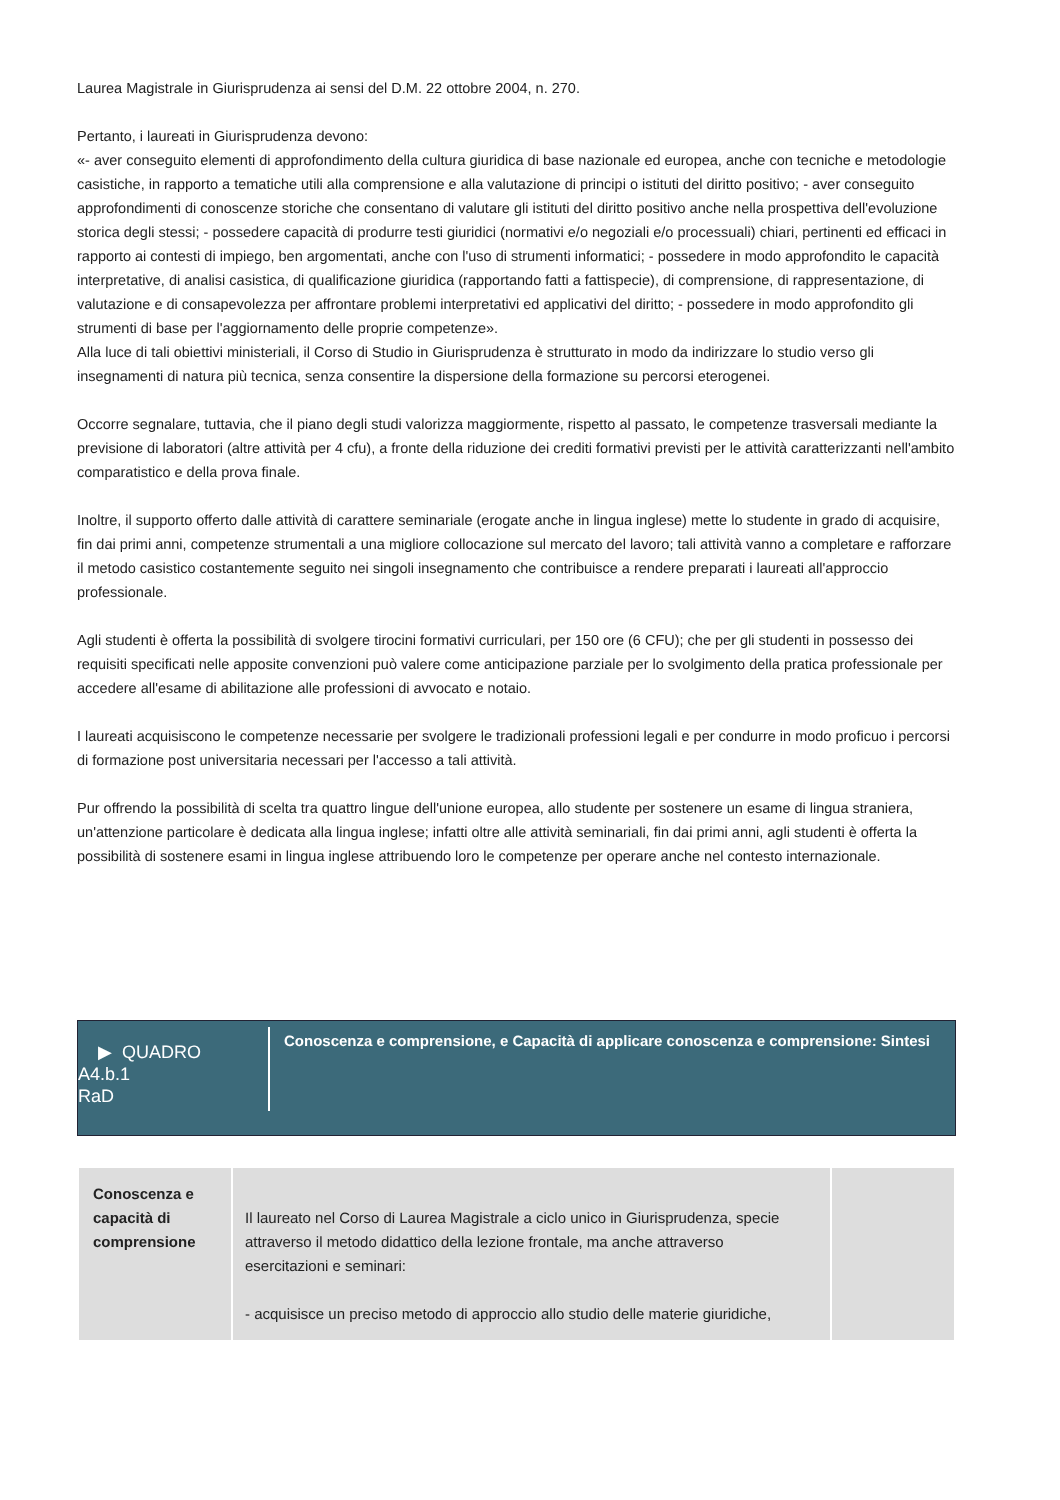Laurea Magistrale in Giurisprudenza ai sensi del D.M. 22 ottobre 2004, n. 270.
Pertanto, i laureati in Giurisprudenza devono:
«- aver conseguito elementi di approfondimento della cultura giuridica di base nazionale ed europea, anche con tecniche e metodologie casistiche, in rapporto a tematiche utili alla comprensione e alla valutazione di principi o istituti del diritto positivo; - aver conseguito approfondimenti di conoscenze storiche che consentano di valutare gli istituti del diritto positivo anche nella prospettiva dell'evoluzione storica degli stessi; - possedere capacità di produrre testi giuridici (normativi e/o negoziali e/o processuali) chiari, pertinenti ed efficaci in rapporto ai contesti di impiego, ben argomentati, anche con l'uso di strumenti informatici; - possedere in modo approfondito le capacità interpretative, di analisi casistica, di qualificazione giuridica (rapportando fatti a fattispecie), di comprensione, di rappresentazione, di valutazione e di consapevolezza per affrontare problemi interpretativi ed applicativi del diritto; - possedere in modo approfondito gli strumenti di base per l'aggiornamento delle proprie competenze».
Alla luce di tali obiettivi ministeriali, il Corso di Studio in Giurisprudenza è strutturato in modo da indirizzare lo studio verso gli insegnamenti di natura più tecnica, senza consentire la dispersione della formazione su percorsi eterogenei.
Occorre segnalare, tuttavia, che il piano degli studi valorizza maggiormente, rispetto al passato, le competenze trasversali mediante la previsione di laboratori (altre attività per 4 cfu), a fronte della riduzione dei crediti formativi previsti per le attività caratterizzanti nell'ambito comparatistico e della prova finale.
Inoltre, il supporto offerto dalle attività di carattere seminariale (erogate anche in lingua inglese) mette lo studente in grado di acquisire, fin dai primi anni, competenze strumentali a una migliore collocazione sul mercato del lavoro; tali attività vanno a completare e rafforzare il metodo casistico costantemente seguito nei singoli insegnamento che contribuisce a rendere preparati i laureati all'approccio professionale.
Agli studenti è offerta la possibilità di svolgere tirocini formativi curriculari, per 150 ore (6 CFU); che per gli studenti in possesso dei requisiti specificati nelle apposite convenzioni può valere come anticipazione parziale per lo svolgimento della pratica professionale per accedere all'esame di abilitazione alle professioni di avvocato e notaio.
I laureati acquisiscono le competenze necessarie per svolgere le tradizionali professioni legali e per condurre in modo proficuo i percorsi di formazione post universitaria necessari per l'accesso a tali attività.
Pur offrendo la possibilità di scelta tra quattro lingue dell'unione europea, allo studente per sostenere un esame di lingua straniera, un'attenzione particolare è dedicata alla lingua inglese; infatti oltre alle attività seminariali, fin dai primi anni, agli studenti è offerta la possibilità di sostenere esami in lingua inglese attribuendo loro le competenze per operare anche nel contesto internazionale.
▶ QUADRO
A4.b.1
RaD
Conoscenza e comprensione, e Capacità di applicare conoscenza e comprensione: Sintesi
| Conoscenza e capacità di comprensione | Il laureato nel Corso di Laurea Magistrale a ciclo unico in Giurisprudenza, specie attraverso il metodo didattico della lezione frontale, ma anche attraverso esercitazioni e seminari: - acquisisce un preciso metodo di approccio allo studio delle materie giuridiche, | |